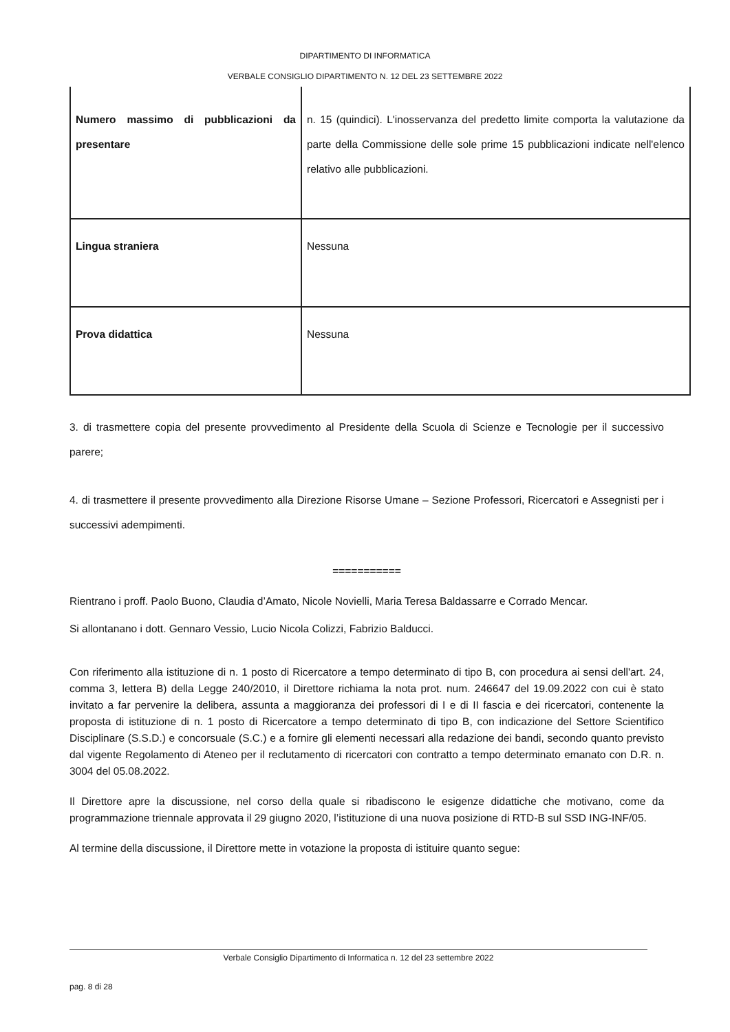DIPARTIMENTO DI INFORMATICA
VERBALE CONSIGLIO DIPARTIMENTO N. 12 DEL 23 SETTEMBRE 2022
| Numero massimo di pubblicazioni da presentare | n. 15 (quindici). L'inosservanza del predetto limite comporta la valutazione da parte della Commissione delle sole prime 15 pubblicazioni indicate nell'elenco relativo alle pubblicazioni. |
| Lingua straniera | Nessuna |
| Prova didattica | Nessuna |
3. di trasmettere copia del presente provvedimento al Presidente della Scuola di Scienze e Tecnologie per il successivo parere;
4. di trasmettere il presente provvedimento alla Direzione Risorse Umane – Sezione Professori, Ricercatori e Assegnisti per i successivi adempimenti.
===========
Rientrano i proff. Paolo Buono, Claudia d’Amato, Nicole Novielli, Maria Teresa Baldassarre e Corrado Mencar.
Si allontanano i dott. Gennaro Vessio, Lucio Nicola Colizzi, Fabrizio Balducci.
Con riferimento alla istituzione di n. 1 posto di Ricercatore a tempo determinato di tipo B, con procedura ai sensi dell'art. 24, comma 3, lettera B) della Legge 240/2010, il Direttore richiama la nota prot. num. 246647 del 19.09.2022 con cui è stato invitato a far pervenire la delibera, assunta a maggioranza dei professori di I e di II fascia e dei ricercatori, contenente la proposta di istituzione di n. 1 posto di Ricercatore a tempo determinato di tipo B, con indicazione del Settore Scientifico Disciplinare (S.S.D.) e concorsuale (S.C.) e a fornire gli elementi necessari alla redazione dei bandi, secondo quanto previsto dal vigente Regolamento di Ateneo per il reclutamento di ricercatori con contratto a tempo determinato emanato con D.R. n. 3004 del 05.08.2022.
Il Direttore apre la discussione, nel corso della quale si ribadiscono le esigenze didattiche che motivano, come da programmazione triennale approvata il 29 giugno 2020, l’istituzione di una nuova posizione di RTD-B sul SSD ING-INF/05.
Al termine della discussione, il Direttore mette in votazione la proposta di istituire quanto segue:
Verbale Consiglio Dipartimento di Informatica n. 12 del 23 settembre 2022
pag. 8 di 28